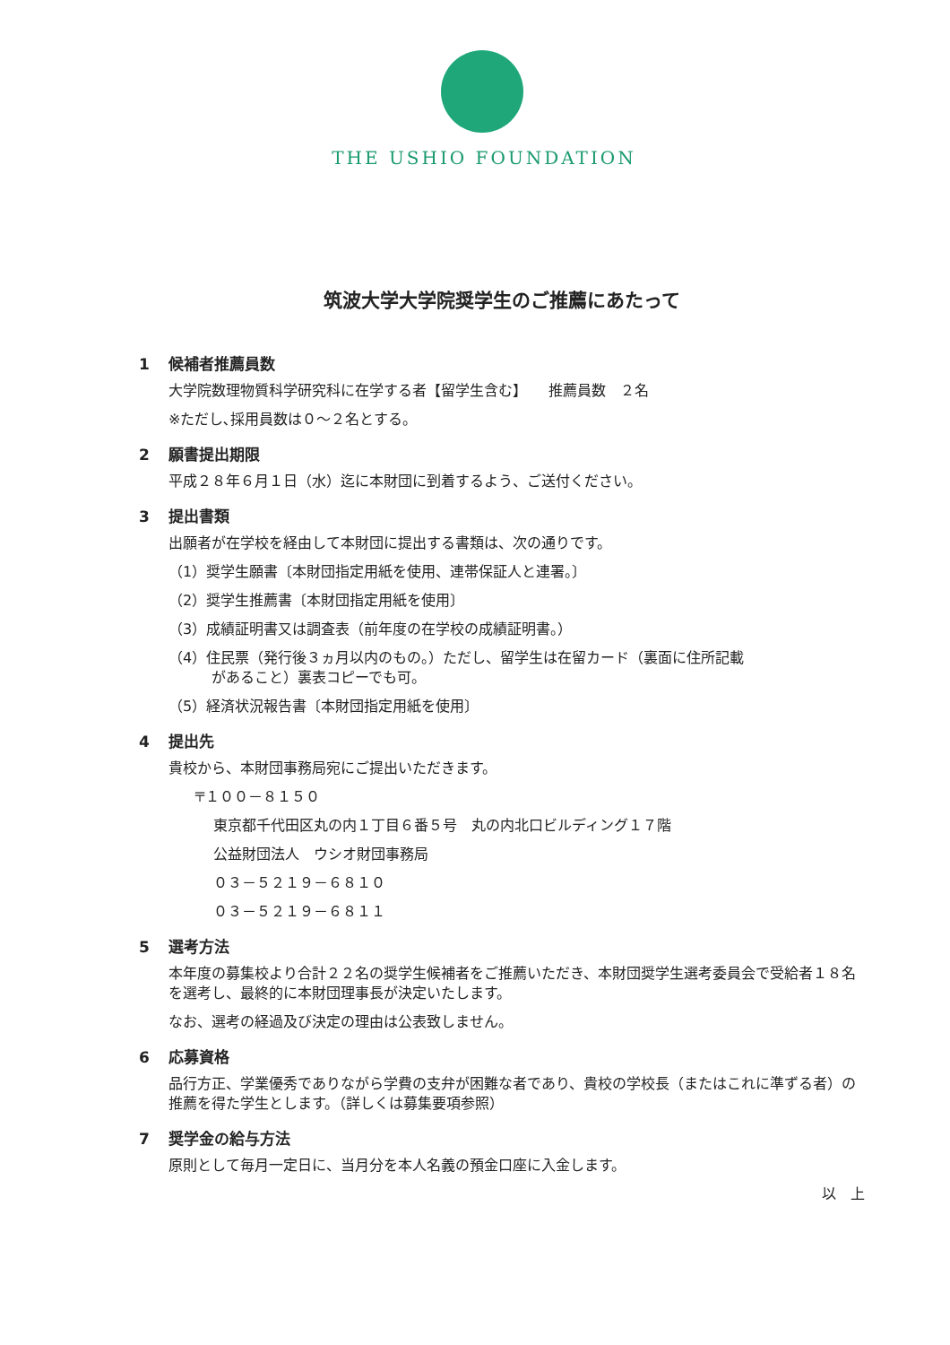THE USHIO FOUNDATION
筑波大学大学院奨学生のご推薦にあたって
1 候補者推薦員数
大学院数理物質科学研究科に在学する者【留学生含む】　　推薦員数　２名
※ただし､採用員数は０～２名とする。
2 願書提出期限
平成２８年６月１日（水）迄に本財団に到着するよう、ご送付ください。
3 提出書類
出願者が在学校を経由して本財団に提出する書類は、次の通りです。
（1）奨学生願書〔本財団指定用紙を使用、連帯保証人と連署。〕
（2）奨学生推薦書〔本財団指定用紙を使用〕
（3）成績証明書又は調査表（前年度の在学校の成績証明書。）
（4）住民票（発行後３ヵ月以内のもの。）ただし、留学生は在留カード（裏面に住所記載
　　　があること）裏表コピーでも可。
（5）経済状況報告書〔本財団指定用紙を使用〕
4 提出先
貴校から、本財団事務局宛にご提出いただきます。
〒１００－８１５０
東京都千代田区丸の内１丁目６番５号　丸の内北口ビルディング１７階
公益財団法人　ウシオ財団事務局
０３－５２１９－６８１０
０３－５２１９－６８１１
5 選考方法
本年度の募集校より合計２２名の奨学生候補者をご推薦いただき、本財団奨学生選考委員会で受給者１８名を選考し、最終的に本財団理事長が決定いたします。
なお、選考の経過及び決定の理由は公表致しません。
6 応募資格
品行方正、学業優秀でありながら学費の支弁が困難な者であり、貴校の学校長（またはこれに準ずる者）の推薦を得た学生とします。（詳しくは募集要項参照）
7 奨学金の給与方法
原則として毎月一定日に、当月分を本人名義の預金口座に入金します。
以　上